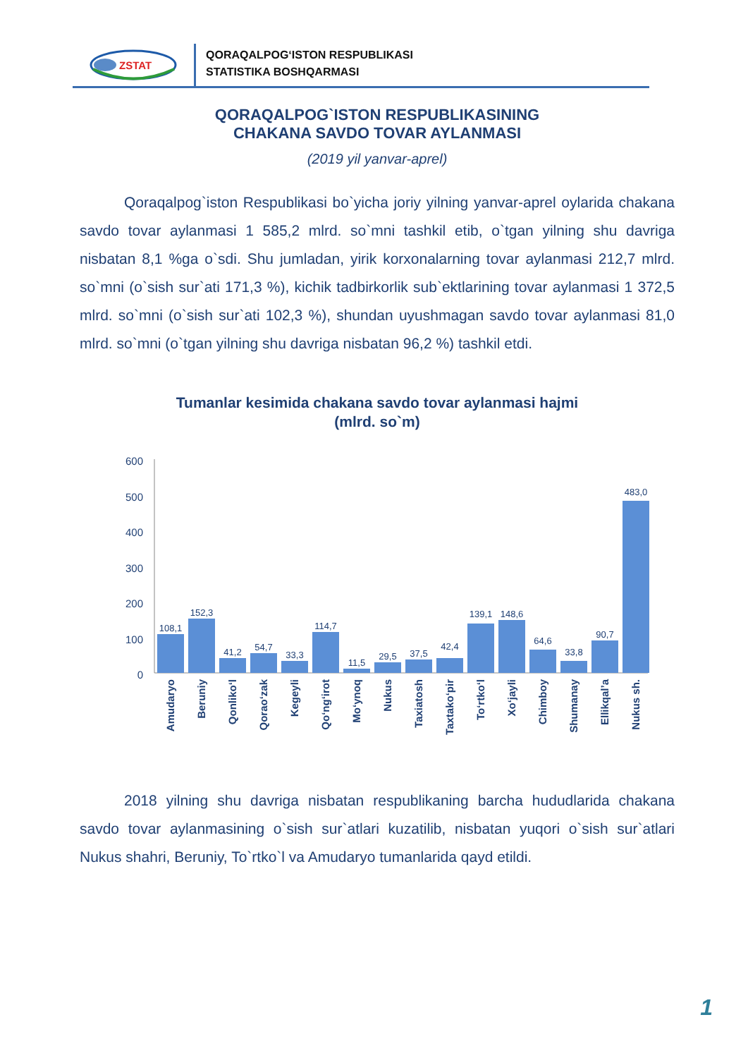ZSTAT
QORAQALPOG‘ISTON RESPUBLIKASI
STATISTIKA BOSHQARMASI
QORAQALPOG`ISTON RESPUBLIKASINING
CHAKANA SAVDO TOVAR AYLANMASI
(2019 yil yanvar-aprel)
Qoraqalpog`iston Respublikasi bo`yicha joriy yilning yanvar-aprel oylarida chakana savdo tovar aylanmasi 1 585,2 mlrd. so`mni tashkil etib, o`tgan yilning shu davriga nisbatan 8,1 %ga o`sdi. Shu jumladan, yirik korxonalarning tovar aylanmasi 212,7 mlrd. so`mni (o`sish sur`ati 171,3 %), kichik tadbirkorlik sub`ektlarining tovar aylanmasi 1 372,5 mlrd. so`mni (o`sish sur`ati 102,3 %), shundan uyushmagan savdo tovar aylanmasi 81,0 mlrd. so`mni (o`tgan yilning shu davriga nisbatan 96,2 %) tashkil etdi.
Tumanlar kesimida chakana savdo tovar aylanmasi hajmi
(mlrd. so`m)
600
500
400
300
200
100
0
108,1
152,3
41,2
54,7
33,3
114,7
11,5
29,5
37,5
42,4
139,1
148,6
64,6
33,8
90,7
483,0
Amudaryo
Beruniy
Qonliko‘l
Qorao‘zak
Kegeyli
Qo‘ng‘irot
Mo‘ynoq
Nukus
Taxiatosh
Taxtako‘pir
To‘rtko‘l
Xo‘jayli
Chimboy
Shumanay
Ellikqal’a
Nukus sh.
2018 yilning shu davriga nisbatan respublikaning barcha hududlarida chakana savdo tovar aylanmasining o`sish sur`atlari kuzatilib, nisbatan yuqori o`sish sur`atlari Nukus shahri, Beruniy, To`rtko`l va Amudaryo tumanlarida qayd etildi.
1